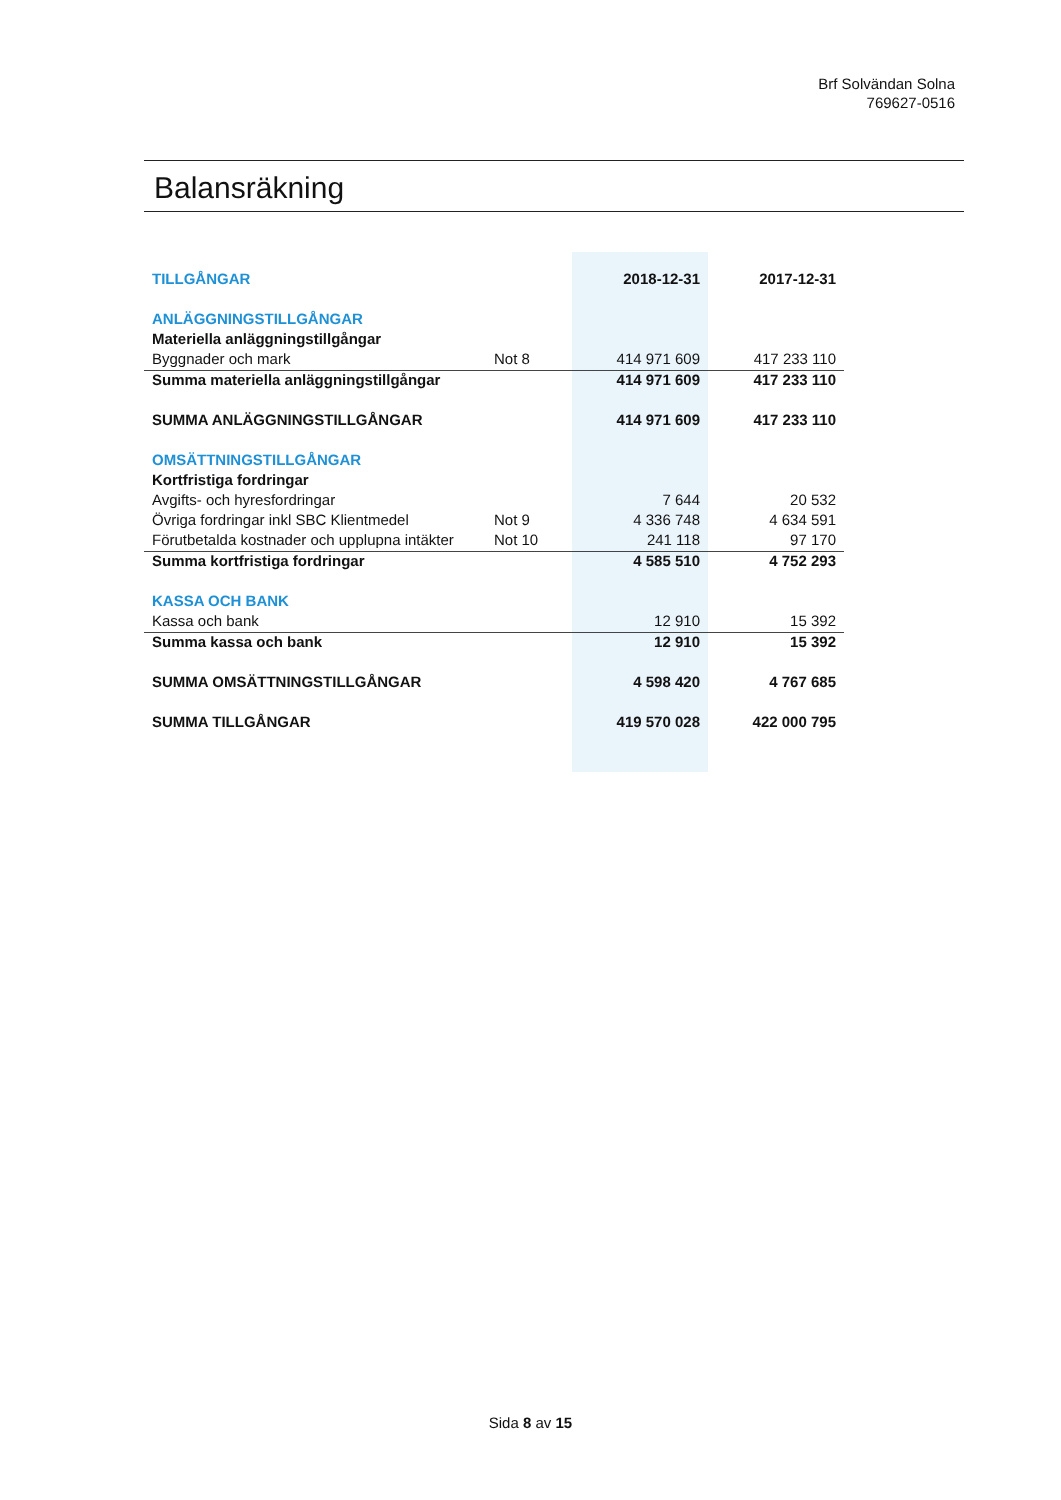Brf Solvändan Solna
769627-0516
Balansräkning
| TILLGÅNGAR | | 2018-12-31 | 2017-12-31 |
| ANLÄGGNINGSTILLGÅNGAR | | | |
| Materiella anläggningstillgångar | | | |
| Byggnader och mark | Not 8 | 414 971 609 | 417 233 110 |
| Summa materiella anläggningstillgångar | | 414 971 609 | 417 233 110 |
| SUMMA ANLÄGGNINGSTILLGÅNGAR | | 414 971 609 | 417 233 110 |
| OMSÄTTNINGSTILLGÅNGAR | | | |
| Kortfristiga fordringar | | | |
| Avgifts- och hyresfordringar | | 7 644 | 20 532 |
| Övriga fordringar inkl SBC Klientmedel | Not 9 | 4 336 748 | 4 634 591 |
| Förutbetalda kostnader och upplupna intäkter | Not 10 | 241 118 | 97 170 |
| Summa kortfristiga fordringar | | 4 585 510 | 4 752 293 |
| KASSA OCH BANK | | | |
| Kassa och bank | | 12 910 | 15 392 |
| Summa kassa och bank | | 12 910 | 15 392 |
| SUMMA OMSÄTTNINGSTILLGÅNGAR | | 4 598 420 | 4 767 685 |
| SUMMA TILLGÅNGAR | | 419 570 028 | 422 000 795 |
Sida 8 av 15